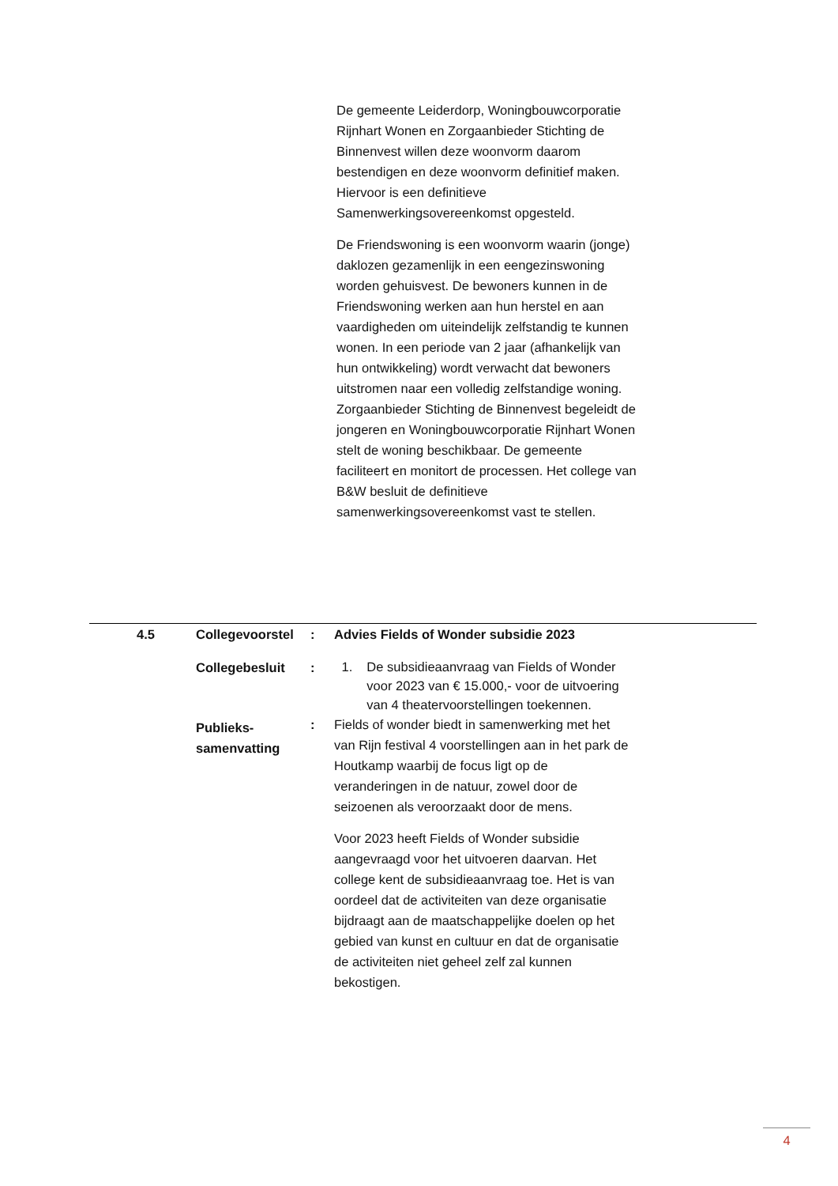De gemeente Leiderdorp, Woningbouwcorporatie Rijnhart Wonen en Zorgaanbieder Stichting de Binnenvest willen deze woonvorm daarom bestendigen en deze woonvorm definitief maken. Hiervoor is een definitieve Samenwerkingsovereenkomst opgesteld.
De Friendswoning is een woonvorm waarin (jonge) daklozen gezamenlijk in een eengezinswoning worden gehuisvest. De bewoners kunnen in de Friendswoning werken aan hun herstel en aan vaardigheden om uiteindelijk zelfstandig te kunnen wonen. In een periode van 2 jaar (afhankelijk van hun ontwikkeling) wordt verwacht dat bewoners uitstromen naar een volledig zelfstandige woning. Zorgaanbieder Stichting de Binnenvest begeleidt de jongeren en Woningbouwcorporatie Rijnhart Wonen stelt de woning beschikbaar. De gemeente faciliteert en monitort de processen. Het college van B&W besluit de definitieve samenwerkingsovereenkomst vast te stellen.
| 4.5 | Collegevoorstel | : | Advies Fields of Wonder subsidie 2023 | |
| | Collegebesluit | : | 1. De subsidieaanvraag van Fields of Wonder voor 2023 van € 15.000,- voor de uitvoering van 4 theatervoorstellingen toekennen. | |
| | Publieks- samenvatting | : | Fields of wonder biedt in samenwerking met het van Rijn festival 4 voorstellingen aan in het park de Houtkamp waarbij de focus ligt op de veranderingen in de natuur, zowel door de seizoenen als veroorzaakt door de mens. Voor 2023 heeft Fields of Wonder subsidie aangevraagd voor het uitvoeren daarvan. Het college kent de subsidieaanvraag toe. Het is van oordeel dat de activiteiten van deze organisatie bijdraagt aan de maatschappelijke doelen op het gebied van kunst en cultuur en dat de organisatie de activiteiten niet geheel zelf zal kunnen bekostigen. | |
4